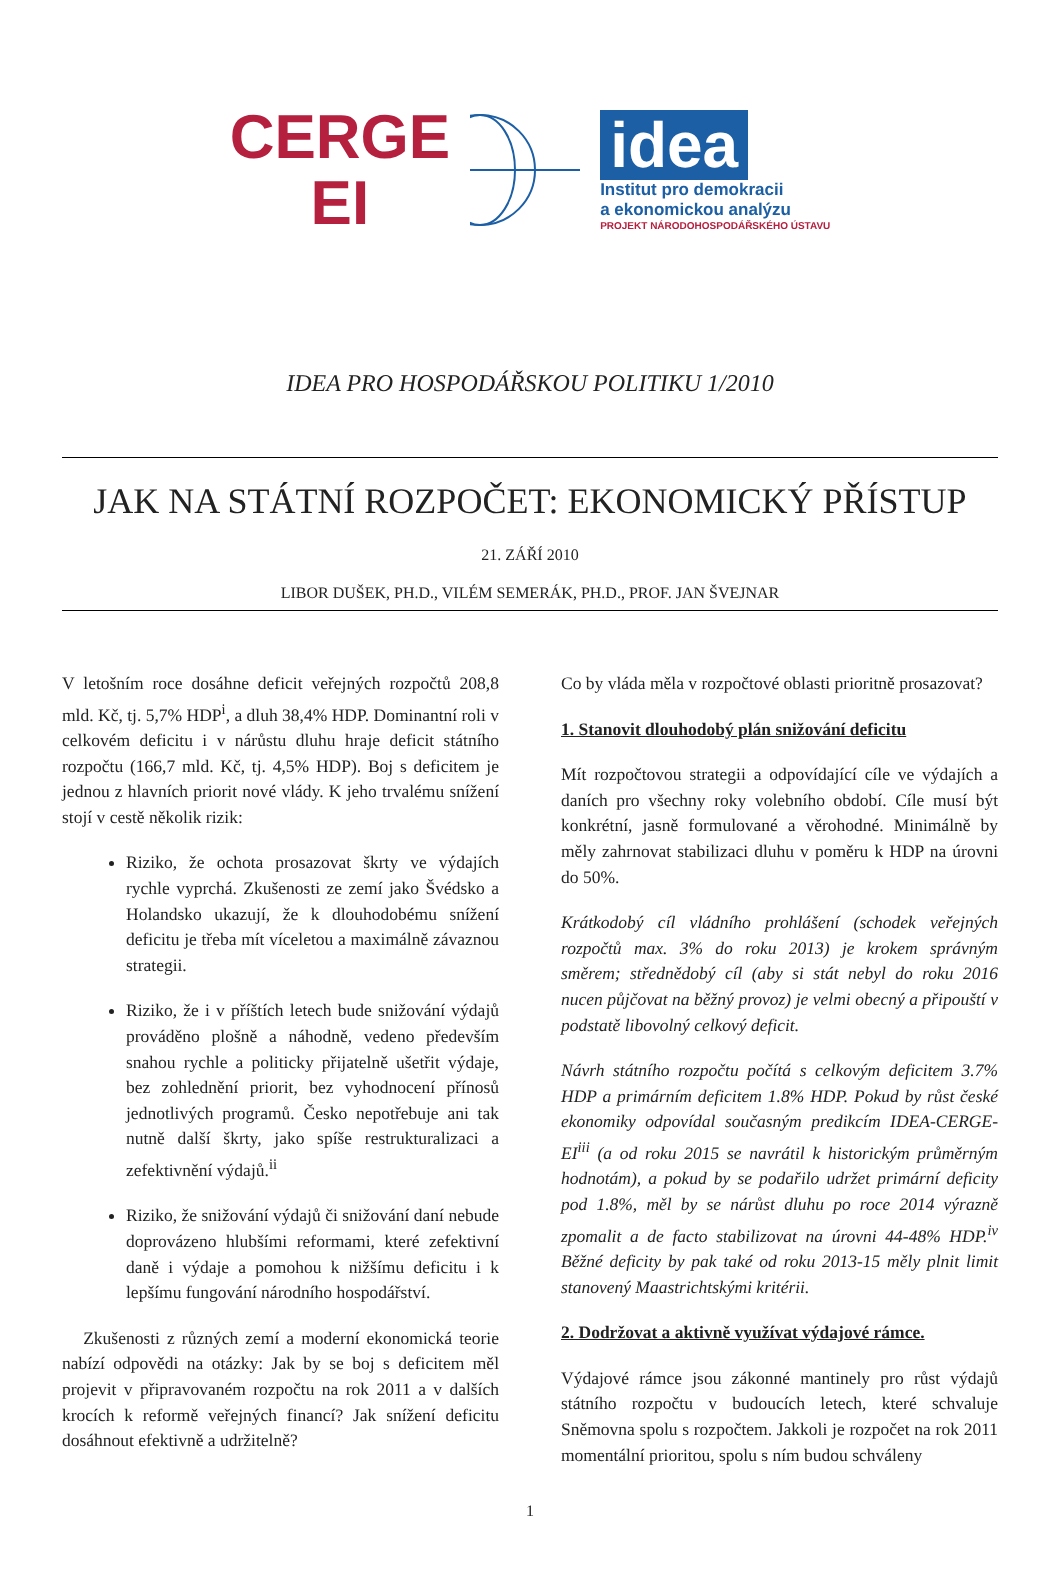CERGE
EI
idea
Institut pro demokracii
a ekonomickou analýzu
PROJEKT NÁRODOHOSPODÁŘSKÉHO ÚSTAVU
IDEA PRO HOSPODÁŘSKOU POLITIKU 1/2010
JAK NA STÁTNÍ ROZPOČET: EKONOMICKÝ PŘÍSTUP
21. ZÁŘÍ 2010
LIBOR DUŠEK, PH.D., VILÉM SEMERÁK, PH.D., PROF. JAN ŠVEJNAR
V letošním roce dosáhne deficit veřejných rozpočtů 208,8 mld. Kč, tj. 5,7% HDP<sup>i</sup>, a dluh 38,4% HDP. Dominantní roli v celkovém deficitu i v nárůstu dluhu hraje deficit státního rozpočtu (166,7 mld. Kč, tj. 4,5% HDP). Boj s deficitem je jednou z hlavních priorit nové vlády. K jeho trvalému snížení stojí v cestě několik rizik:
Riziko, že ochota prosazovat škrty ve výdajích rychle vyprchá. Zkušenosti ze zemí jako Švédsko a Holandsko ukazují, že k dlouhodobému snížení deficitu je třeba mít víceletou a maximálně závaznou strategii.
Riziko, že i v příštích letech bude snižování výdajů prováděno plošně a náhodně, vedeno především snahou rychle a politicky přijatelně ušetřit výdaje, bez zohlednění priorit, bez vyhodnocení přínosů jednotlivých programů. Česko nepotřebuje ani tak nutně další škrty, jako spíše restrukturalizaci a zefektivnění výdajů.<sup>ii</sup>
Riziko, že snižování výdajů či snižování daní nebude doprovázeno hlubšími reformami, které zefektivní daně i výdaje a pomohou k nižšímu deficitu i k lepšímu fungování národního hospodářství.
Zkušenosti z různých zemí a moderní ekonomická teorie nabízí odpovědi na otázky: Jak by se boj s deficitem měl projevit v připravovaném rozpočtu na rok 2011 a v dalších krocích k reformě veřejných financí? Jak snížení deficitu dosáhnout efektivně a udržitelně?
Co by vláda měla v rozpočtové oblasti prioritně prosazovat?
1. Stanovit dlouhodobý plán snižování deficitu
Mít rozpočtovou strategii a odpovídající cíle ve výdajích a daních pro všechny roky volebního období. Cíle musí být konkrétní, jasně formulované a věrohodné. Minimálně by měly zahrnovat stabilizaci dluhu v poměru k HDP na úrovni do 50%.
Krátkodobý cíl vládního prohlášení (schodek veřejných rozpočtů max. 3% do roku 2013) je krokem správným směrem; střednědobý cíl (aby si stát nebyl do roku 2016 nucen půjčovat na běžný provoz) je velmi obecný a připouští v podstatě libovolný celkový deficit.
Návrh státního rozpočtu počítá s celkovým deficitem 3.7% HDP a primárním deficitem 1.8% HDP. Pokud by růst české ekonomiky odpovídal současným predikcím IDEA-CERGE-EI<sup>iii</sup> (a od roku 2015 se navrátil k historickým průměrným hodnotám), a pokud by se podařilo udržet primární deficity pod 1.8%, měl by se nárůst dluhu po roce 2014 výrazně zpomalit a de facto stabilizovat na úrovni 44-48% HDP.<sup>iv</sup> Běžné deficity by pak také od roku 2013-15 měly plnit limit stanovený Maastrichtskými kritérii.
2. Dodržovat a aktivně využívat výdajové rámce.
Výdajové rámce jsou zákonné mantinely pro růst výdajů státního rozpočtu v budoucích letech, které schvaluje Sněmovna spolu s rozpočtem. Jakkoli je rozpočet na rok 2011 momentální prioritou, spolu s ním budou schváleny
1